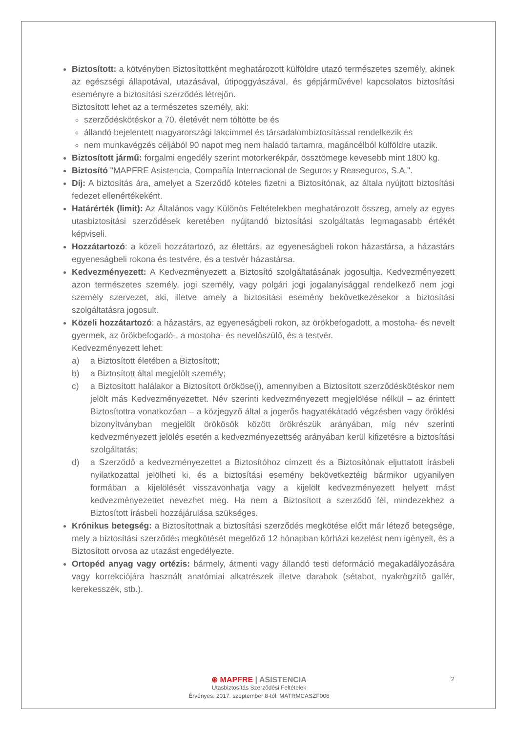Biztosított: a kötvényben Biztosítottként meghatározott külföldre utazó természetes személy, akinek az egészségi állapotával, utazásával, útipoggyászával, és gépjárművével kapcsolatos biztosítási eseményre a biztosítási szerződés létrejön.
Biztosított lehet az a természetes személy, aki:
szerződéskötéskor a 70. életévét nem töltötte be és
állandó bejelentett magyarországi lakcímmel és társadalombiztosítással rendelkezik és
nem munkavégzés céljából 90 napot meg nem haladó tartamra, magáncélból külföldre utazik.
Biztosított jármű: forgalmi engedély szerint motorkerékpár, össztömege kevesebb mint 1800 kg.
Biztosító "MAPFRE Asistencia, Compañía Internacional de Seguros y Reaseguros, S.A.".
Díj: A biztosítás ára, amelyet a Szerződő köteles fizetni a Biztosítónak, az általa nyújtott biztosítási fedezet ellenértékeként.
Határérték (limit): Az Általános vagy Különös Feltételekben meghatározott összeg, amely az egyes utasbiztosítási szerződések keretében nyújtandó biztosítási szolgáltatás legmagasabb értékét képviseli.
Hozzátartozó: a közeli hozzátartozó, az élettárs, az egyeneságbeli rokon házastársa, a házastárs egyeneságbeli rokona és testvére, és a testvér házastársa.
Kedvezményezett: A Kedvezményezett a Biztosító szolgáltatásának jogosultja. Kedvezményezett azon természetes személy, jogi személy, vagy polgári jogi jogalanyisággal rendelkező nem jogi személy szervezet, aki, illetve amely a biztosítási esemény bekövetkezésekor a biztosítási szolgáltatásra jogosult.
Közeli hozzátartozó: a házastárs, az egyeneságbeli rokon, az örökbefogadott, a mostoha- és nevelt gyermek, az örökbefogadó-, a mostoha- és nevelőszülő, és a testvér.
Kedvezményezett lehet:
a) a Biztosított életében a Biztosított;
b) a Biztosított által megjelölt személy;
c) a Biztosított halálakor a Biztosított örököse(i), amennyiben a Biztosított szerződéskötéskor nem jelölt más Kedvezményezettet. Név szerinti kedvezményezett megjelölése nélkül – az érintett Biztosítottra vonatkozóan – a közjegyző által a jogerős hagyatékátadó végzésben vagy öröklési bizonyítványban megjelölt örökösök között örökrészük arányában, míg név szerinti kedvezményezett jelölés esetén a kedvezményezettség arányában kerül kifizetésre a biztosítási szolgáltatás;
d) a Szerződő a kedvezményezettet a Biztosítóhoz címzett és a Biztosítónak eljuttatott írásbeli nyilatkozattal jelölheti ki, és a biztosítási esemény bekövetkeztéig bármikor ugyanilyen formában a kijelölését visszavonhatja vagy a kijelölt kedvezményezett helyett mást kedvezményezettet nevezhet meg. Ha nem a Biztosított a szerződő fél, mindezekhez a Biztosított írásbeli hozzájárulása szükséges.
Krónikus betegség: a Biztosítottnak a biztosítási szerződés megkötése előtt már létező betegsége, mely a biztosítási szerződés megkötését megelőző 12 hónapban kórházi kezelést nem igényelt, és a Biztosított orvosa az utazást engedélyezte.
Ortopéd anyag vagy ortézis: bármely, átmenti vagy állandó testi deformáció megakadályozására vagy korrekciójára használt anatómiai alkatrészek illetve darabok (sétabot, nyakrögzítő gallér, kerekesszék, stb.).
2
⊛ MAPFRE | ASISTENCIA
Utasbiztosítás Szerződési Feltételek
Érvényes: 2017. szeptember 8-tól. MATRMCASZF006